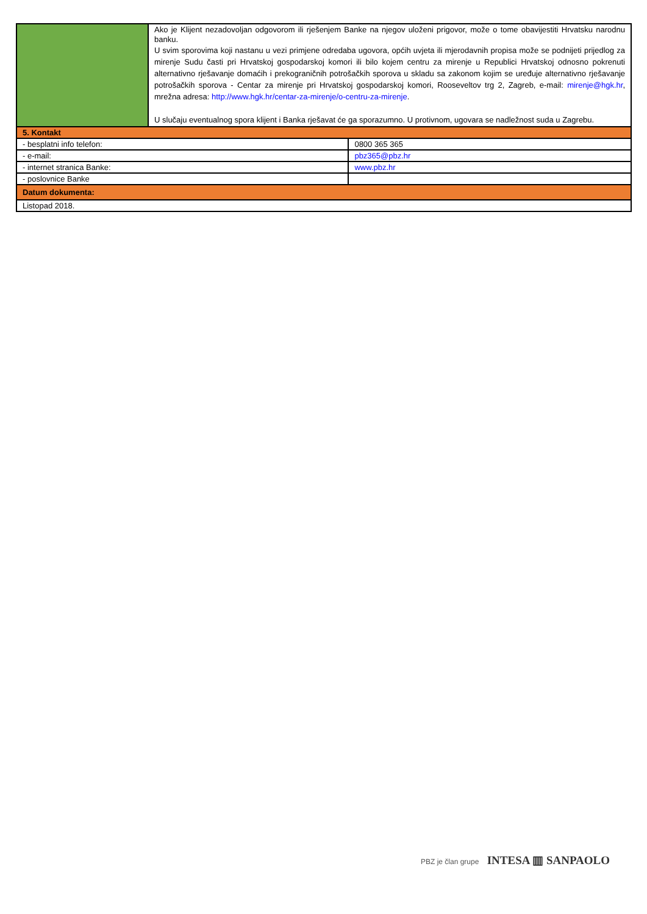| | Ako je Klijent nezadovoljan odgovorom ili rješenjem Banke na njegov uloženi prigovor, može o tome obavijestiti Hrvatsku narodnu banku. U svim sporovima koji nastanu u vezi primjene odredaba ugovora, općih uvjeta ili mjerodavnih propisa može se podnijeti prijedlog za mirenje Sudu časti pri Hrvatskoj gospodarskoj komori ili bilo kojem centru za mirenje u Republici Hrvatskoj odnosno pokrenuti alternativno rješavanje domaćih i prekograničnih potrošačkih sporova u skladu sa zakonom kojim se uređuje alternativno rješavanje potrošačkih sporova - Centar za mirenje pri Hrvatskoj gospodarskoj komori, Rooseveltov trg 2, Zagreb, e-mail: mirenje@hgk.hr , mrežna adresa: http://www.hgk.hr/centar-za-mirenje/o-centru-za-mirenje . U slučaju eventualnog spora klijent i Banka rješavat će ga sporazumno. U protivnom, ugovara se nadležnost suda u Zagrebu. | |
| 5. Kontakt | | |
| - besplatni info telefon: | | 0800 365 365 |
| - e-mail: | | pbz365@pbz.hr |
| - internet stranica Banke: | | www.pbz.hr |
| - poslovnice Banke | | |
| Datum dokumenta: | | |
| Listopad 2018. | | |
PBZ je član grupe INTESA ▥ SANPAOLO